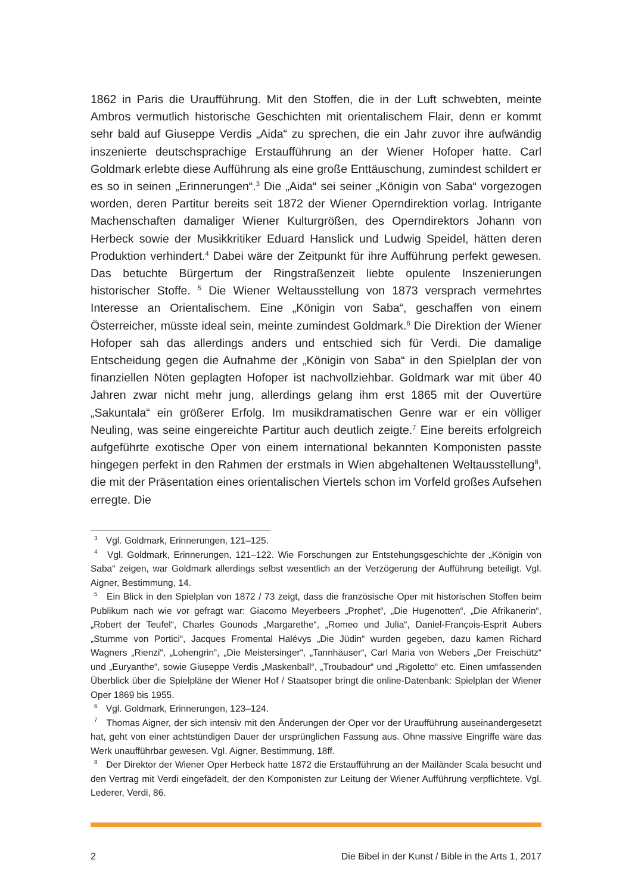1862 in Paris die Uraufführung. Mit den Stoffen, die in der Luft schwebten, meinte Ambros vermutlich historische Geschichten mit orientalischem Flair, denn er kommt sehr bald auf Giuseppe Verdis „Aida“ zu sprechen, die ein Jahr zuvor ihre aufwändig inszenierte deutschsprachige Erstaufführung an der Wiener Hofoper hatte. Carl Goldmark erlebte diese Aufführung als eine große Enttäuschung, zumindest schildert er es so in seinen „Erinnerungen“.<sup>3</sup> Die „Aida“ sei seiner „Königin von Saba“ vorgezogen worden, deren Partitur bereits seit 1872 der Wiener Operndirektion vorlag. Intrigante Machenschaften damaliger Wiener Kulturgrößen, des Operndirektors Johann von Herbeck sowie der Musikkritiker Eduard Hanslick und Ludwig Speidel, hätten deren Produktion verhindert.<sup>4</sup> Dabei wäre der Zeitpunkt für ihre Aufführung perfekt gewesen. Das betuchte Bürgertum der Ringstraßenzeit liebte opulente Inszenierungen historischer Stoffe. <sup>5</sup> Die Wiener Weltausstellung von 1873 versprach vermehrtes Interesse an Orientalischem. Eine „Königin von Saba“, geschaffen von einem Österreicher, müsste ideal sein, meinte zumindest Goldmark.<sup>6</sup> Die Direktion der Wiener Hofoper sah das allerdings anders und entschied sich für Verdi. Die damalige Entscheidung gegen die Aufnahme der „Königin von Saba“ in den Spielplan der von finanziellen Nöten geplagten Hofoper ist nachvollziehbar. Goldmark war mit über 40 Jahren zwar nicht mehr jung, allerdings gelang ihm erst 1865 mit der Ouvertüre „Sakuntala“ ein größerer Erfolg. Im musikdramatischen Genre war er ein völliger Neuling, was seine eingereichte Partitur auch deutlich zeigte.<sup>7</sup> Eine bereits erfolgreich aufgeführte exotische Oper von einem international bekannten Komponisten passte hingegen perfekt in den Rahmen der erstmals in Wien abgehaltenen Weltausstellung<sup>8</sup>, die mit der Präsentation eines orientalischen Viertels schon im Vorfeld großes Aufsehen erregte. Die
<sup>3</sup> Vgl. Goldmark, Erinnerungen, 121–125.
<sup>4</sup> Vgl. Goldmark, Erinnerungen, 121–122. Wie Forschungen zur Entstehungsgeschichte der „Königin von Saba“ zeigen, war Goldmark allerdings selbst wesentlich an der Verzögerung der Aufführung beteiligt. Vgl. Aigner, Bestimmung, 14.
<sup>5</sup> Ein Blick in den Spielplan von 1872 / 73 zeigt, dass die französische Oper mit historischen Stoffen beim Publikum nach wie vor gefragt war: Giacomo Meyerbeers „Prophet“, „Die Hugenotten“, „Die Afrikanerin“, „Robert der Teufel“, Charles Gounods „Margarethe“, „Romeo und Julia“, Daniel-François-Esprit Aubers „Stumme von Portici“, Jacques Fromental Halévys „Die Jüdin“ wurden gegeben, dazu kamen Richard Wagners „Rienzi“, „Lohengrin“, „Die Meistersinger“, „Tannhäuser“, Carl Maria von Webers „Der Freischütz“ und „Euryanthe“, sowie Giuseppe Verdis „Maskenball“, „Troubadour“ und „Rigoletto“ etc. Einen umfassenden Überblick über die Spielpläne der Wiener Hof / Staatsoper bringt die online-Datenbank: Spielplan der Wiener Oper 1869 bis 1955.
<sup>6</sup> Vgl. Goldmark, Erinnerungen, 123–124.
<sup>7</sup> Thomas Aigner, der sich intensiv mit den Änderungen der Oper vor der Uraufführung auseinandergesetzt hat, geht von einer achtstündigen Dauer der ursprünglichen Fassung aus. Ohne massive Eingriffe wäre das Werk unaufführbar gewesen. Vgl. Aigner, Bestimmung, 18ff.
<sup>8</sup> Der Direktor der Wiener Oper Herbeck hatte 1872 die Erstaufführung an der Mailänder Scala besucht und den Vertrag mit Verdi eingefädelt, der den Komponisten zur Leitung der Wiener Aufführung verpflichtete. Vgl. Lederer, Verdi, 86.
2 Die Bibel in der Kunst / Bible in the Arts 1, 2017